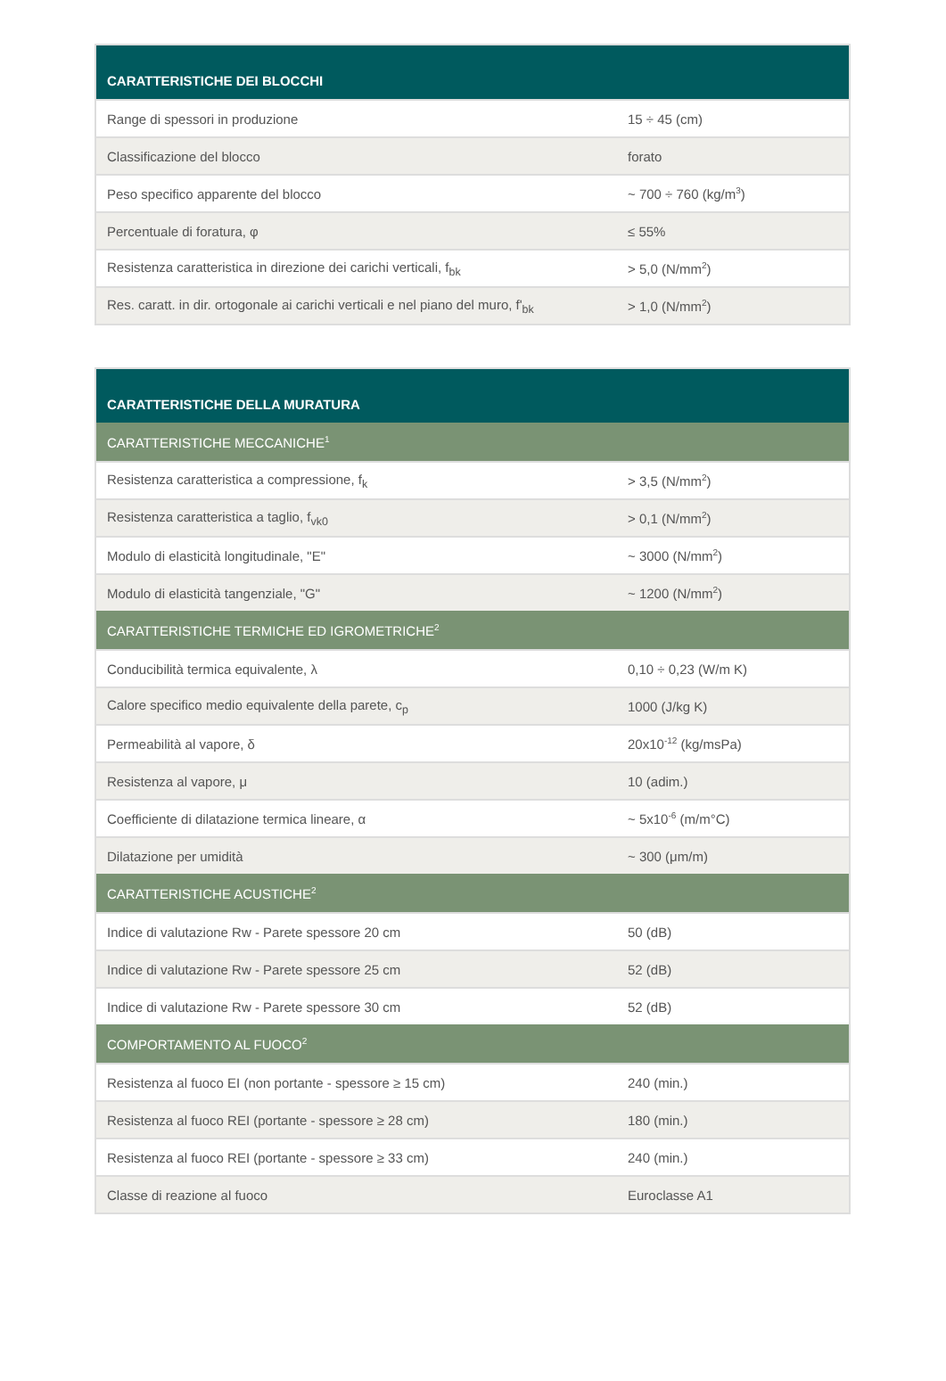| CARATTERISTICHE DEI BLOCCHI | |
| --- | --- |
| Range di spessori in produzione | 15 ÷ 45 (cm) |
| Classificazione del blocco | forato |
| Peso specifico apparente del blocco | ~ 700 ÷ 760 (kg/m<sup>3</sup>) |
| Percentuale di foratura, φ | ≤ 55% |
| Resistenza caratteristica in direzione dei carichi verticali, f<sub>bk</sub> | > 5,0 (N/mm<sup>2</sup>) |
| Res. caratt. in dir. ortogonale ai carichi verticali e nel piano del muro, f'<sub>bk</sub> | > 1,0 (N/mm<sup>2</sup>) |
| CARATTERISTICHE DELLA MURATURA | |
| --- | --- |
| CARATTERISTICHE MECCANICHE<sup>1</sup> | |
| Resistenza caratteristica a compressione, f<sub>k</sub> | > 3,5 (N/mm<sup>2</sup>) |
| Resistenza caratteristica a taglio, f<sub>vk0</sub> | > 0,1 (N/mm<sup>2</sup>) |
| Modulo di elasticità longitudinale, "E" | ~ 3000 (N/mm<sup>2</sup>) |
| Modulo di elasticità tangenziale, "G" | ~ 1200 (N/mm<sup>2</sup>) |
| CARATTERISTICHE TERMICHE ED IGROMETRICHE<sup>2</sup> | |
| Conducibilità termica equivalente, λ | 0,10 ÷ 0,23 (W/m K) |
| Calore specifico medio equivalente della parete, c<sub>p</sub> | 1000 (J/kg K) |
| Permeabilità al vapore, δ | 20x10<sup>-12</sup> (kg/msPa) |
| Resistenza al vapore, μ | 10 (adim.) |
| Coefficiente di dilatazione termica lineare, α | ~ 5x10<sup>-6</sup> (m/m°C) |
| Dilatazione per umidità | ~ 300 (μm/m) |
| CARATTERISTICHE ACUSTICHE<sup>2</sup> | |
| Indice di valutazione Rw - Parete spessore 20 cm | 50 (dB) |
| Indice di valutazione Rw - Parete spessore 25 cm | 52 (dB) |
| Indice di valutazione Rw - Parete spessore 30 cm | 52 (dB) |
| COMPORTAMENTO AL FUOCO<sup>2</sup> | |
| Resistenza al fuoco EI (non portante - spessore ≥ 15 cm) | 240 (min.) |
| Resistenza al fuoco REI (portante - spessore ≥ 28 cm) | 180 (min.) |
| Resistenza al fuoco REI (portante - spessore ≥ 33 cm) | 240 (min.) |
| Classe di reazione al fuoco | Euroclasse A1 |